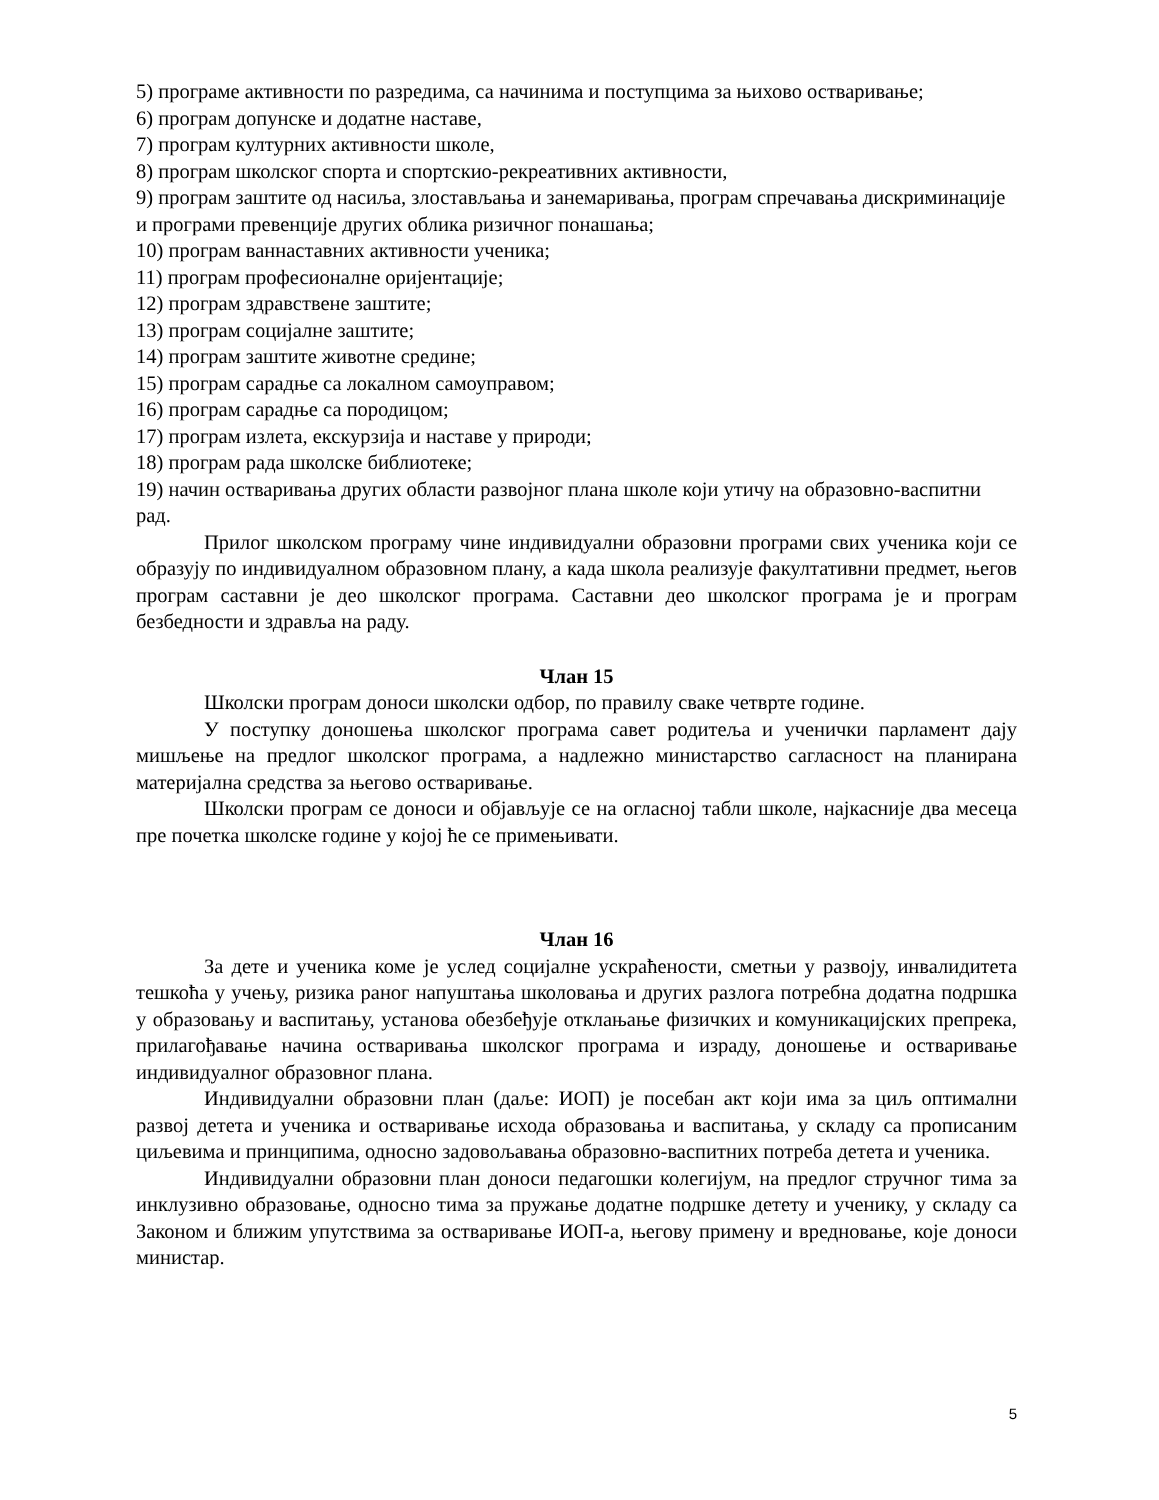5) програме активности по разредима, са начинима и поступцима за њихово остваривање;
6) програм допунске и додатне наставе,
7) програм културних активности школе,
8) програм школског спорта и спортскио-рекреативних активности,
9) програм заштите од насиља, злостављања и занемаривања, програм спречавања дискриминације и програми превенције других облика ризичног понашања;
10) програм ваннаставних активности ученика;
11) програм професионалне оријентације;
12) програм здравствене заштите;
13) програм социјалне заштите;
14) програм заштите животне средине;
15) програм сарадње са локалном самоуправом;
16) програм сарадње са породицом;
17) програм излета, екскурзија и наставе у природи;
18) програм рада школске библиотеке;
19) начин остваривања других области развојног плана школе који утичу на образовно-васпитни рад.
Прилог школском програму чине индивидуални образовни програми свих ученика који се образују по индивидуалном образовном плану, а када школа реализује факултативни предмет, његов програм саставни је део школског програма. Саставни део школског програма је и програм безбедности и здравља на раду.
Члан 15
Школски програм доноси школски одбор, по правилу сваке четврте године.
У поступку доношења школског програма савет родитеља и ученички парламент дају мишљење на предлог школског програма, а надлежно министарство сагласност на планирана материјална средства за његово остваривање.
Школски програм се доноси и објављује се на огласној табли школе, најкасније два месеца пре почетка школске године у којој ће се примењивати.
Члан 16
За дете и ученика коме је услед социјалне ускраћености, сметњи у развоју, инвалидитета тешкоћа у учењу, ризика раног напуштања школовања и других разлога потребна додатна подршка у образовању и васпитању, установа обезбеђује отклањање физичких и комуникацијских препрека, прилагођавање начина остваривања школског програма и израду, доношење и остваривање индивидуалног образовног плана.
Индивидуални образовни план (даље: ИОП) је посебан акт који има за циљ оптимални развој детета и ученика и остваривање исхода образовања и васпитања, у складу са прописаним циљевима и принципима, односно задовољавања образовно-васпитних потреба детета и ученика.
Индивидуални образовни план доноси педагошки колегијум, на предлог стручног тима за инклузивно образовање, односно тима за пружање додатне подршке детету и ученику, у складу са Законом и ближим упутствима за остваривање ИОП-а, његову примену и вредновање, које доноси министар.
5